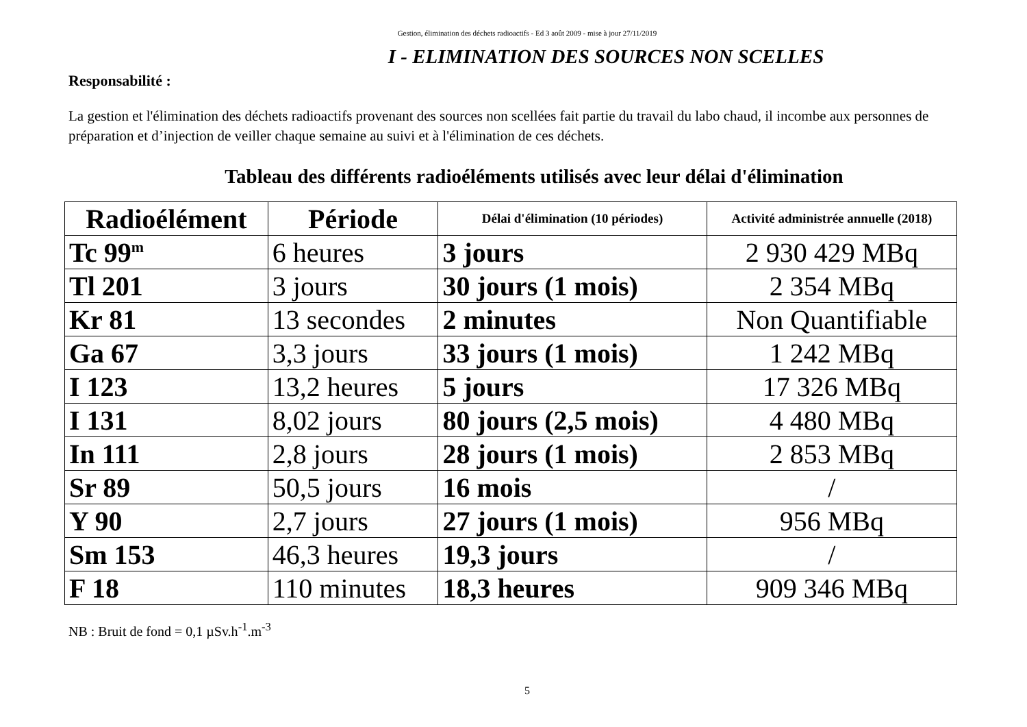Gestion, élimination des déchets radioactifs - Ed 3 août 2009 - mise à jour 27/11/2019
I - ELIMINATION DES SOURCES NON SCELLES
Responsabilité :
La gestion et l'élimination des déchets radioactifs provenant des sources non scellées fait partie du travail du labo chaud, il incombe aux personnes de préparation et d’injection de veiller chaque semaine au suivi et à l'élimination de ces déchets.
Tableau des différents radioéléments utilisés avec leur délai d'élimination
| Radioélément | Période | Délai d'élimination (10 périodes) | Activité administrée annuelle (2018) |
| --- | --- | --- | --- |
| Tc 99<sup>m</sup> | 6 heures | 3 jours | 2 930 429 MBq |
| Tl 201 | 3 jours | 30 jours (1 mois) | 2 354 MBq |
| Kr 81 | 13 secondes | 2 minutes | Non Quantifiable |
| Ga 67 | 3,3 jours | 33 jours (1 mois) | 1 242 MBq |
| I 123 | 13,2 heures | 5 jours | 17 326 MBq |
| I 131 | 8,02 jours | 80 jours (2,5 mois) | 4 480 MBq |
| In 111 | 2,8 jours | 28 jours (1 mois) | 2 853 MBq |
| Sr 89 | 50,5 jours | 16 mois | / |
| Y 90 | 2,7 jours | 27 jours (1 mois) | 956 MBq |
| Sm 153 | 46,3 heures | 19,3 jours | / |
| F 18 | 110 minutes | 18,3 heures | 909 346 MBq |
NB : Bruit de fond = 0,1 µSv.h<sup>-1</sup>.m<sup>-3</sup>
5